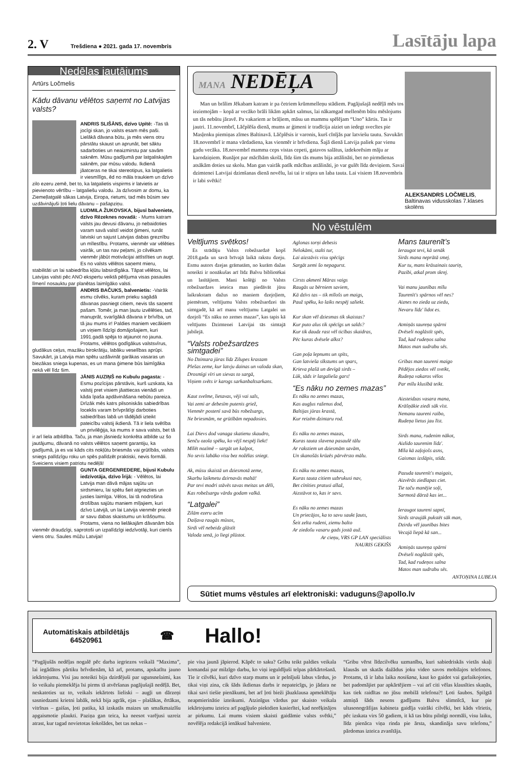2. V Trešdiena ● 2021. gada 17. novembris
Lasītāju lapa
Nedēļas jautājums
Artūrs Ločmelis
Kādu dāvanu vēlētos saņemt no Latvijas valsts?
ANDRIS SLIŠĀNS, dzīvo Upītē: -Tas tā jocīgi skan, jo valsts esam mēs paši. Lielākā dāvana būtu, ja mēs viens otru pārstātu skaust un aprunāt, bet sāktu sadarboties un neaizmirstu par savām saknēm. Mūsu gadījumā par latgaliskajām saknēm, par mūsu valodu. Ikdienā jāatceras ne tikai stereotipus, ka latgalietis ir viesmīlīgs, ēd no māla traukiem un dzīvo zilo ezeru zemē, bet to, ka latgalietis vispirms ir latvietis ar pievienoto vērtību – latgaliešu valodu. Ja dzīvosim ar domu, ka Ziemeļlatgalē sākas Latvija, Eiropa, rietumi, tad mēs būsim sev uzdāvinājuši ļoti lielu dāvanu – pašapziņu.
LUDMILA ŽUKOVSKA, bijusī balveniete, dzīvo Rēzeknes novadā: - Mums katram valsts jau devusi dāvanu, jo nebaidoties varam savā valstī veidot ģimeni, runāt latviski un sajust Latvijas dabas greznību un mīlestību. Protams, vienmēr var vēlēties vairāk, un tas nav peļami, jo cilvēkam vienmēr jābūt motivācijai attīstīties un augt. Es no valsts vēlētos saņemt mieru, stabilitāti un lai sabiedrība kļūtu labsirdīgāka. Tāpat vēlētos, lai Latvijas valsti pēc ANO ekspertu veiktā pētījuma visas pasaules līmenī nosauktu par planētas laimīgāko valsti.
ANDRIS BAČUKS, balvenietis: -Vairāk esmu cilvēks, kuram prieku sagādā dāvanas pasniegt citiem, nevis tās saņemt pašam. Tomēr, ja man ļautu izvēlēties, tad, manuprāt, svarīgākā dāvana ir brīvība, un tā jau mums ir! Paldies maniem vecākiem un viņiem līdzīgi domājošajiem, kuri 1991.gadā spēja to atjaunot no jauna. Protams, vēlētos godīgākus valstsvīrus, gludākus ceļus, mazāku birokrātiju, labāku veselības aprūpi. Savukārt, ja Latvija man spētu uzdāvināt garākas vasaras un biezākas sniega kupenas, es un mana ģimene būs laimīgāka nekā vēl līdz šim.
JĀNIS AUZIŅŠ no Kubulu pagasta: - Esmu pozīcijas pārstāvis, kurš uzskata, ka valstij pret visiem jāattiecas vienādi un kāda īpaša apdāvināšana nebūtu pareiza. Drīzāk mēs katrs pilsoniskās sabiedrības loceklis varam brīvprātīgi darboties sabiedrības labā un tādējādi izteikt pateicību valstij ikdienā. Tā ir liela svētība un privilēģija, ka mums ir sava valsts, bet tā ir arī liela atbildība. Taču, ja man jāsniedz konkrēta atbilde uz šo jautājumu, dāvanā no valsts vēlētos saņemt garantiju, ka gadījumā, ja es vai kāds cits nokļūtu briesmās vai grūtībās, valsts sniegs palīdzīgu roku un spēs palīdzēt praktiski, nevis formāli. Sveiciens visiem patriotu nedēļā!
GUNTA GERGENREDERE, bijusī Kubulu iedzīvotāja, dzīvo Īrijā: - Vēlētos, lai Latvija man dāvā mājas sajūtu un sirdsmieru, lai spētu šeit atgriezties un justies laimīga. Vēlos, lai tā nodrošina drošības sajūtu maniem mīļajiem, kuri dzīvo Latvijā, un lai Latvija vienmēr priecē ar savu dabas skaistumu un krāšņumu. Protams, viena no lielākajām dāvanām būs vienmēr draudzīgi, saprotoši un izpalīdzīgi iedzīvotāji, kuri cienīs viens otru. Saules mūžu Latvijai!
MANA NEDĒĻA
Man un brālim Jēkabam katram ir pa četriem krūmmelleņu stādiem. Pagājušajā nedēļā mēs tos ieziemojām – kopā ar vecāko brāli likām apkārt salmus, lai nākamgad mellenēm būtu mēslojums un tās nebūtu jāravē. Pa vakariem ar brāļiem, māsu un mammu spēlējam “Uno” kārtis. Tas ir jautri. 11.novembrī, Lāčplēša dienā, mums ar ģimeni ir tradīcija aiziet un iedegt svecītes pie Masļenku piemiņas zīmes Baltinavā. Lāčplēsis ir varonis, kurš cīnījās par latviešu tautu. Savukārt 18.novembrī ir mana vārdadiena, kas vienmēr ir brīvdiena. Šajā dienā Latvija paliek par vienu gadu vecāka. 18.novembrī mamma ceps vistas cepeti, gatavos salātus, izdekorēsim māju ar karodziņiem. Runājot par mācībām skolā, līdz šim tās mums bija attālināti, bet no pirmdienas atsākām doties uz skolu. Man gan vairāk patīk mācības attālināti, jo var gulēt līdz deviņiem. Savai dzimtenei Latvijai dzimšanas dienā novēlu, lai tai ir stipra un laba tauta. Lai visiem 18.novembris ir labi svētki!
ALEKSANDRS LOČMELIS, Baltinavas vidusskolas 7.klases skolēns
No vēstulēm
Veltījums svētkos!
Es strādāju Valsts robežsardzē kopš 2018.gada un savā brīvajā laikā rakstu dzeju. Esmu autors dzejas grāmatām, no kurām dažas noteikti ir nonākušas arī līdz Balvu bibliotēkai un lasītājiem. Mani kolēģi no Valsts robežsardzes ieteica man piedāvāt jūsu laikrakstam dažus no maniem dzejoļiem, piemēram, veltījumu Valsts robežsardzei tās simtgadē, kā arī manu veltījumu Latgalei un dzejoli “Es nāku no zemes mazas”, kas tapis kā veltījums Dzimtenei Latvijai tās simtajā jubilejā.
“Valsts robežsardzes simtgadei”
No Dzintara jūras līdz Zilupes krastam
Plešas zeme, kur latvju dainas un valoda skan,
Drosmīgi vīri un sievas to sargā,
Viņiem svēts ir karogs sarkanbaltsarkans.
Kaut svelme, lietavas, vēji vai sals,
Vai zemi ar debesīm putenis griež,
Vienmēr postenī savā būs robežsargs,
Ne briesmām, ne grūtībām nepadosies.
Lai Dievs dod vanaga skatienu skaudro,
Senču ozola spēku, ko vējš nespēj liekt!
Mīlēt nozīmē – sargāt un kalpot,
No sevis labāko visu bez nožēlas sniegt.
Ak, mūsu skaistā un dziesmotā zeme,
Skarbu laikmetu dzirnavās maltā!
Par tevi modri stāvēs tavas meitas un dēli,
Kas robežsargu vārdu godam valkā.
“Latgalei”
Zilām ezeru acīm
Daiļava raugās mūsos,
Sirdi vēl nebeidz glāstīt
Valoda senā, jo liegi plūstot.
Aglonas torņi debesis
Nelokāmi, stalti tur,
Lai aizstāvis visu spēcīgs
Sargāt zemi šo nepagurst.
Cirsts akmenī Māras vaigs
Raugās uz bērniem saviem,
Kā dzīvs tas – tik mīlošs un maigs,
Pauž spēku, ko laiks nespēj saliekt.
Kur skan vēl dziesmas tik skaistas?
Kur puto alus tik spēcīgs un salds?
Kur tik daudz rast vēl ticības skaidras,
Pēc kuras dvēsele alkst?
Gan poļa lepnums un spīts,
Gan latvieša sīkstums un spars,
Krieva plašā un devīgā sirds –
Lūk, tāds ir latgalieša gars!
“Es nāku no zemes mazas”
Es nāku no zemes mazas,
Kas augļus raženus dod,
Baltijas jūras krastā,
Kur reizēm dzintaru rod.
Es nāku no zemes mazas,
Kuras tauta slavena pasaulē tālu
Ar rakstiem un dziesmām savām,
Un skanošās krūzēs pārvērsto mālu.
Es nāku no zemes mazas,
Kuras tauta citiem uzbrukusi nav,
Bet cīnīties pratusi allaž,
Aizstāvot to, kas ir savs.
Es nāku no zemes mazas
Un priecājos, ka to savu saukt ļauts,
Šeit zelta rudeni, ziemu balto
Ar ziedošu vasaru gads jostā auž.
Ar cieņu, VRS GP LAN speciālists
NAURIS GEKIŠS
Mans taurenīt’s
Ieraugot tevi, kā senāk
Sirds mana neprātā smej.
Kur tu, mans krāsainais tauriņ,
Pazibi, atkal prom skrej.
Vai manu jaunības mīlu
Taurenīt's spārnos vēl nes?
Aiznes no zieda uz ziedu,
Nevaru līdz' lidot es.
Atmiņās taureņa spārni
Dvēseli noglāstīt spēs,
Tad, kad rudeņos salna
Matos man sudrabu sēs.
Gribas man taureni maigo
Pēdējos ziedos vēl sveikt,
Rudeņa vakaros vēlos
Par mīlu klusībā teikt.
Aizsteidzas vasara mana,
Krāšņākie ziedi sāk vīst.
Nemanu taureni raibo,
Rudeņa lietus jau līst.
Sirds mana, rudenim nākot,
Aizlido taurenim līdz'.
Mīla kā zaļojošs asns,
Gaismas izslāpis, stīdz.
Pazuda taurenīt's maigais,
Aizvērās ziedlapas ciet.
Tie taču manējie soļi,
Sarmotā dārzā kas iet...
Ieraugot taureni sapnī,
Sirds straujāk pukstēt sāk man,
Dzirdu vēl jaunības bites
Vecajā liepā kā san...
Atmiņās taureņa spārni
Dvēseli noglāstīt spēs,
Tad, kad rudeņos salna
Matos man sudrabu sēs.
ANTOŅINA LUBEJA
Sūtiet mums vēstules arī elektroniski: vaduguns@apollo.lv
Automātiskais atbildētājs
64520961
☎
Hallo!
“Pagājušās nedēļas nogalē pēc darba iegriezos veikalā “Maxima”, lai iegādātos pārtiku brīvdienām, kā arī, protams, apskatītu jauno iekārtojumu. Visi jau noteikti bija dzirdējuši par ugunsnelaimi, kas šo veikalu piemeklēja īsi pirms tā atvēršanas pagājušajā nedēļā. Bet, neskatoties uz to, veikals iekārtots lieliski – augļi un dārzeņi sasniedzami krietni labāk, nekā bija agrāk, ejas – plašākas, ērtākas, vitrīnas – gaišas, ļoti patika, kā izskatās maizes un smalkmaizīšu apgaismotie plaukti. Paziņa gan teica, ka neesot varējusi uzreiz atrast, kur tagad novietotas šokolādes, bet tas nekas –
pie visa jaunā jāpierod. Kāpēc to saku? Gribu teikt paldies veikala komandai par milzīgo darbu, ko viņi ieguldījuši telpas pārkārtošanā. Tie ir cilvēki, kuri dzīvo starp mums un ir pelnījuši labus vārdus, jo tikai viņi zina, cik šāds ikdienas darbs ir nepateicīgs, jo jādara ne tikai savi tiešie pienākumi, bet arī ļoti bieži jāuzklausa apmeklētāju neapmierinātie izteikumi. Atzinīgus vārdus par skaisto veikala iekārtojumu izteicu arī pagājušo piektdien kasierītei, kad norēķinājos ar pirkumu. Lai mums visiem skaisti gaidāmie valsts svētki,” novēlēja redakcijā ienākusī balveniete.
“Gribu vērst līdzcilvēku uzmanību, kuri sabiedriskās vietās skaļi klausās un skatās dažādus joku video savos mobilajos telefonos. Protams, tā ir laba laika nosišana, kaut ko gaidot vai garlaikojoties, bet padomājiet par apkārtējiem – vai arī citi vēlas klausīties skaņās, kas tiek raidītas no jūsu mobilā telefona?! Ļoti šaubos. Spilgtā atmiņā šāds nesens gadījums Balvu slimnīcā, kur pie ultasonogrāfijas kabineta gaidīja vairāki cilvēki, bet kāds vīrietis, pēc izskata virs 50 gadiem, it kā tas būtu pilnīgi normāli, visu laiku, līdz pienāca viņa rinda pie ārsta, skandināja savu telefonu,” pārdomas izteica zvanītāja.